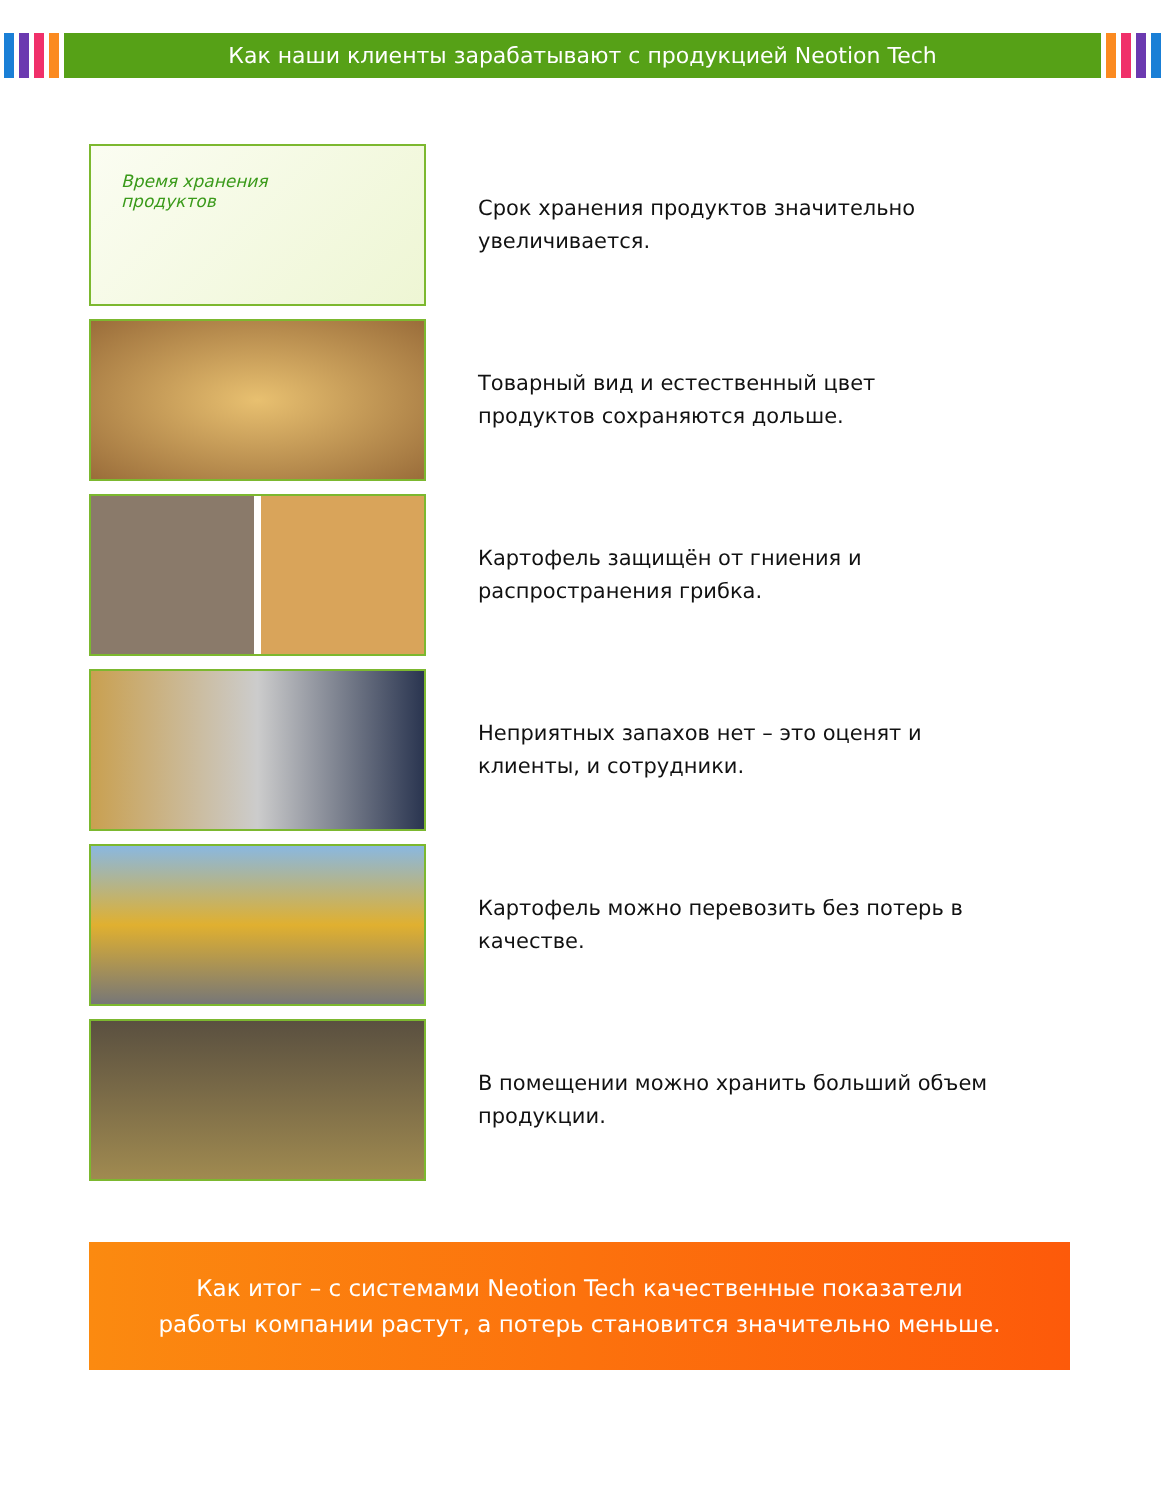Как наши клиенты зарабатывают с продукцией Neotion Tech
Время хранения
продуктов
Срок хранения продуктов значительно увеличивается.
Товарный вид и естественный цвет продуктов сохраняются дольше.
Картофель защищён от гниения и распространения грибка.
Неприятных запахов нет – это оценят и клиенты, и сотрудники.
Картофель можно перевозить без потерь в качестве.
В помещении можно хранить больший объем продукции.
Как итог – с системами Neotion Tech качественные показатели
работы компании растут, а потерь становится значительно меньше.